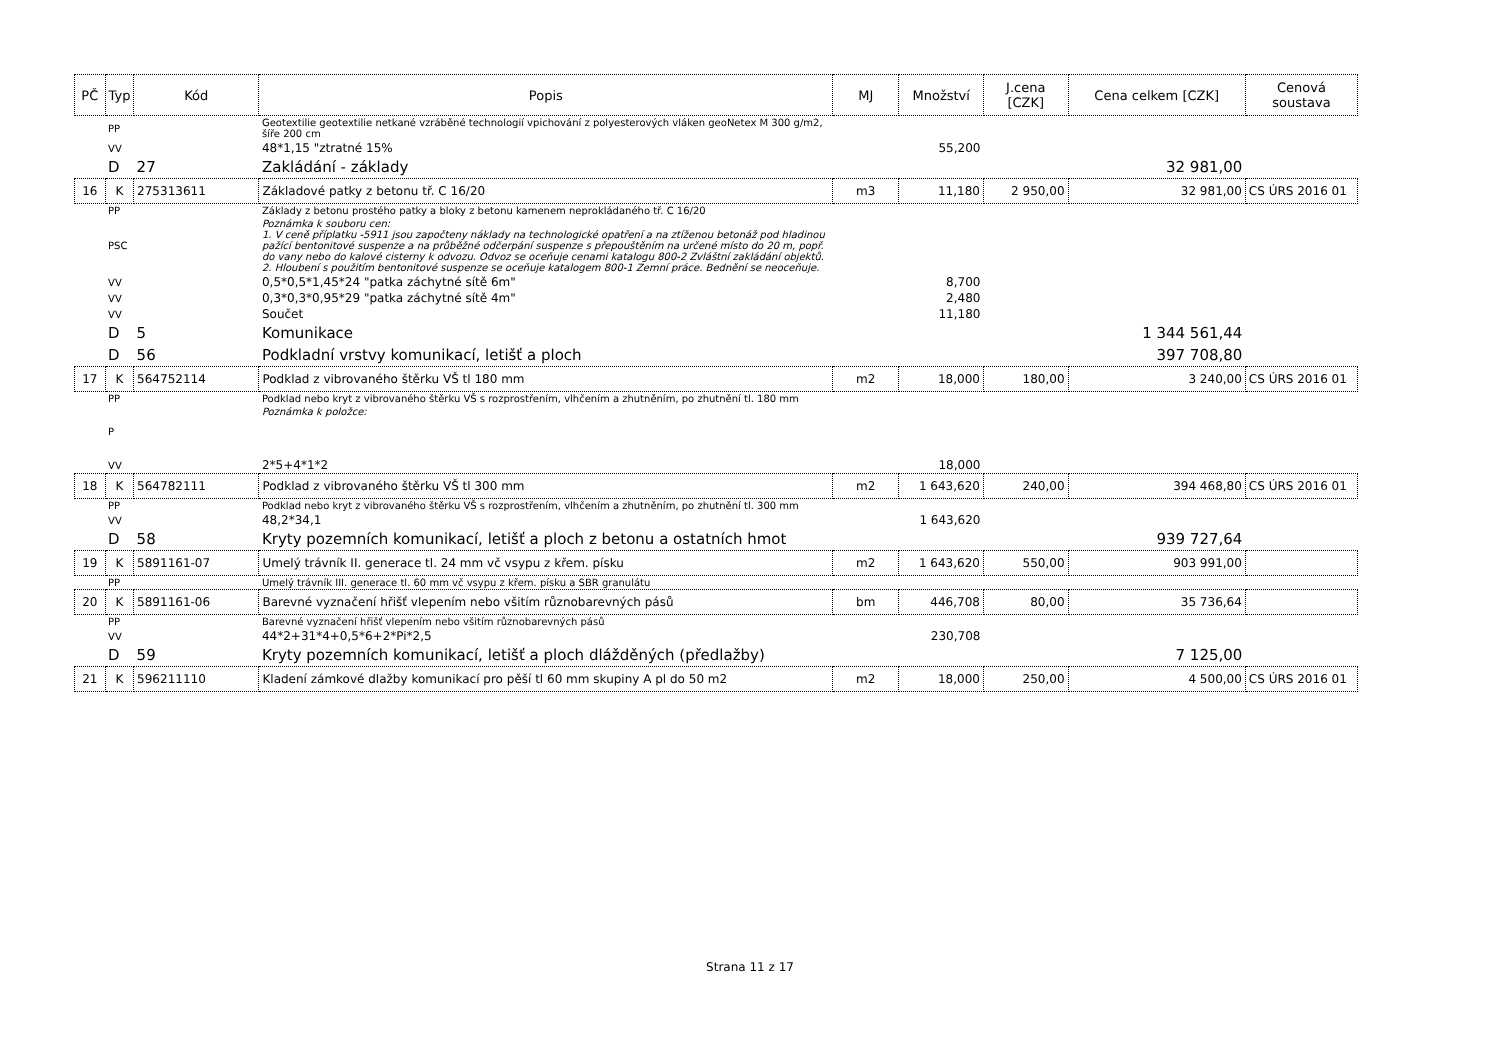| PČ | Typ | Kód | Popis | MJ | Množství | J.cena [CZK] | Cena celkem [CZK] | Cenová soustava |
| --- | --- | --- | --- | --- | --- | --- | --- | --- |
| | PP | | Geotextilie geotextilie netkané vzráběné technologií vpichování z polyesterových vláken geoNetex M 300 g/m2, šíře 200 cm | | | | | |
| | VV | | 48*1,15 "ztratné 15% | | 55,200 | | | |
| | D | 27 | Zakládání - základy | | | | 32 981,00 | |
| 16 | K | 275313611 | Základové patky z betonu tř. C 16/20 | m3 | 11,180 | 2 950,00 | 32 981,00 | CS ÚRS 2016 01 |
| | PP | | Základy z betonu prostého patky a bloky z betonu kamenem neprokládaného tř. C 16/20 | | | | | |
| | PSC | | Poznámka k souboru cen: 1. V ceně příplatku -5911 jsou započteny náklady na technologické opatření a na ztíženou betonáž pod hladinou pažící bentonitové suspenze a na průběžné odčerpání suspenze s přepouštěním na určené místo do 20 m, popř. do vany nebo do kalové cisterny k odvozu. Odvoz se oceňuje cenami katalogu 800-2 Zvláštní zakládání objektů. 2. Hloubení s použitím bentonitové suspenze se oceňuje katalogem 800-1 Zemní práce. Bednění se neoceňuje. | | | | | |
| | VV | | 0,5*0,5*1,45*24 "patka záchytné sítě 6m" | | 8,700 | | | |
| | VV | | 0,3*0,3*0,95*29 "patka záchytné sítě 4m" | | 2,480 | | | |
| | VV | | Součet | | 11,180 | | | |
| | D | 5 | Komunikace | | | | 1 344 561,44 | |
| | D | 56 | Podkladní vrstvy komunikací, letišť a ploch | | | | 397 708,80 | |
| 17 | K | 564752114 | Podklad z vibrovaného štěrku VŠ tl 180 mm | m2 | 18,000 | 180,00 | 3 240,00 | CS ÚRS 2016 01 |
| | PP | | Podklad nebo kryt z vibrovaného štěrku VŠ s rozprostřením, vlhčením a zhutněním, po zhutnění tl. 180 mm | | | | | |
| | P | | Poznámka k položce: | | | | | |
| | VV | | 2*5+4*1*2 | | 18,000 | | | |
| 18 | K | 564782111 | Podklad z vibrovaného štěrku VŠ tl 300 mm | m2 | 1 643,620 | 240,00 | 394 468,80 | CS ÚRS 2016 01 |
| | PP | | Podklad nebo kryt z vibrovaného štěrku VŠ s rozprostřením, vlhčením a zhutněním, po zhutnění tl. 300 mm | | | | | |
| | VV | | 48,2*34,1 | | 1 643,620 | | | |
| | D | 58 | Kryty pozemních komunikací, letišť a ploch z betonu a ostatních hmot | | | | 939 727,64 | |
| 19 | K | 5891161-07 | Umelý trávník II. generace tl. 24 mm vč vsypu z křem. písku | m2 | 1 643,620 | 550,00 | 903 991,00 | |
| | PP | | Umelý trávník III. generace tl. 60 mm vč vsypu z křem. písku a SBR granulátu | | | | | |
| 20 | K | 5891161-06 | Barevné vyznačení hřišť vlepením nebo všitím různobarevných pásů | bm | 446,708 | 80,00 | 35 736,64 | |
| | PP | | Barevné vyznačení hřišť vlepením nebo všitím různobarevných pásů | | | | | |
| | VV | | 44*2+31*4+0,5*6+2*Pi*2,5 | | 230,708 | | | |
| | D | 59 | Kryty pozemních komunikací, letišť a ploch dlážděných (předlažby) | | | | 7 125,00 | |
| 21 | K | 596211110 | Kladení zámkové dlažby komunikací pro pěší tl 60 mm skupiny A pl do 50 m2 | m2 | 18,000 | 250,00 | 4 500,00 | CS ÚRS 2016 01 |
Strana 11 z 17